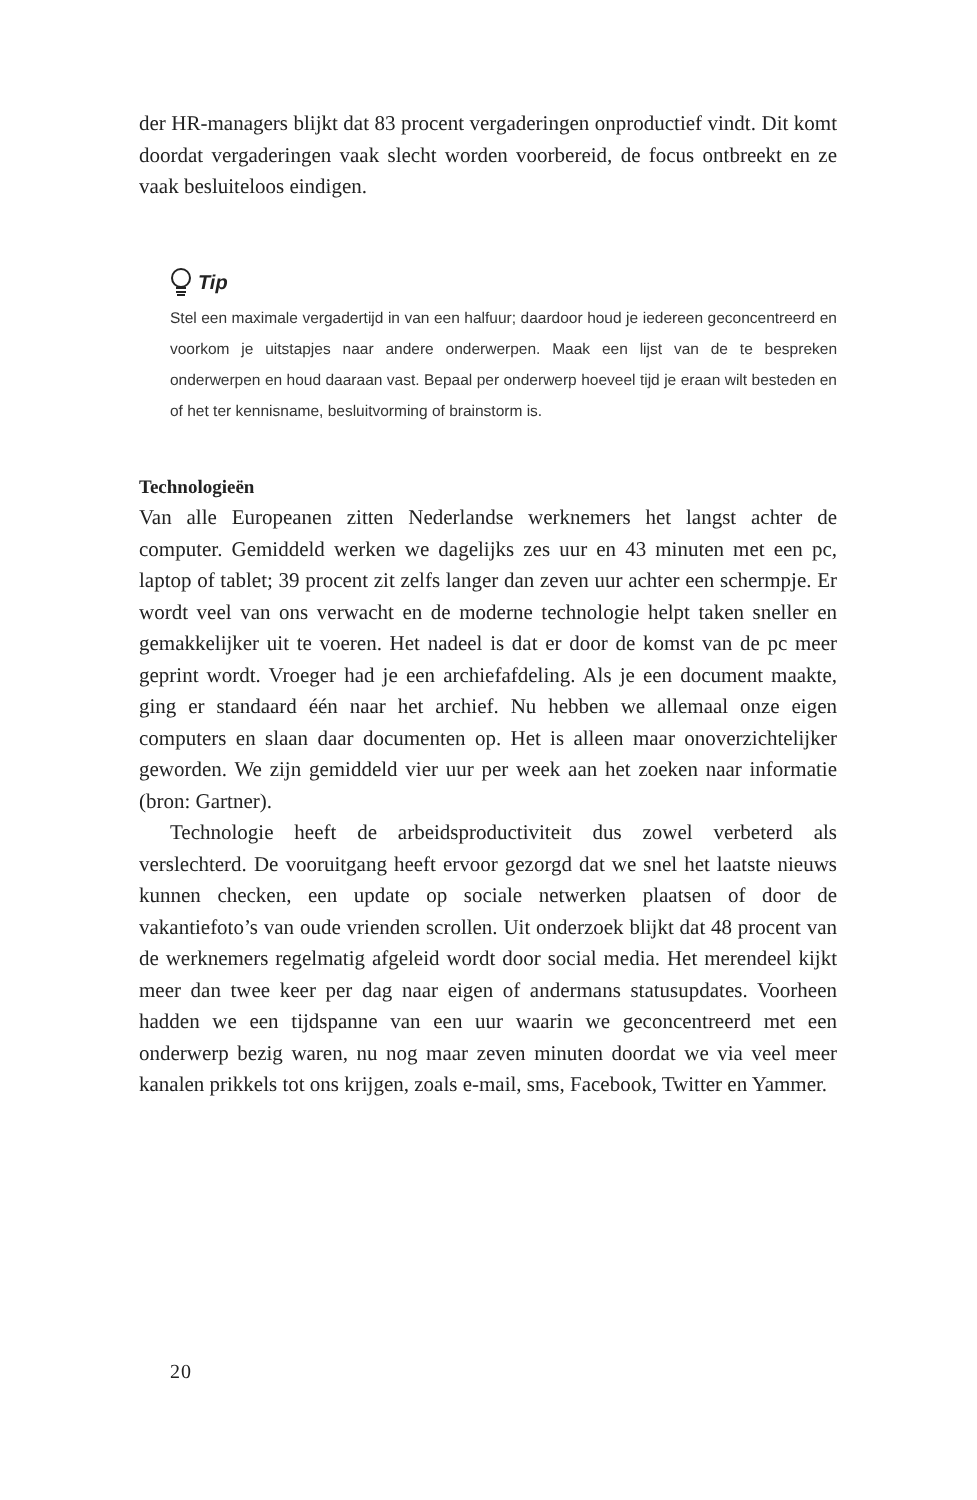der HR-managers blijkt dat 83 procent vergaderingen onproductief vindt. Dit komt doordat vergaderingen vaak slecht worden voorbereid, de focus ontbreekt en ze vaak besluiteloos eindigen.
Tip
Stel een maximale vergadertijd in van een halfuur; daardoor houd je iedereen geconcentreerd en voorkom je uitstapjes naar andere onderwerpen. Maak een lijst van de te bespreken onderwerpen en houd daaraan vast. Bepaal per onderwerp hoeveel tijd je eraan wilt besteden en of het ter kennisname, besluitvorming of brainstorm is.
Technologieën
Van alle Europeanen zitten Nederlandse werknemers het langst achter de computer. Gemiddeld werken we dagelijks zes uur en 43 minuten met een pc, laptop of tablet; 39 procent zit zelfs langer dan zeven uur achter een schermpje. Er wordt veel van ons verwacht en de moderne technologie helpt taken sneller en gemakkelijker uit te voeren. Het nadeel is dat er door de komst van de pc meer geprint wordt. Vroeger had je een archiefafdeling. Als je een document maakte, ging er standaard één naar het archief. Nu hebben we allemaal onze eigen computers en slaan daar documenten op. Het is alleen maar onoverzichtelijker geworden. We zijn gemiddeld vier uur per week aan het zoeken naar informatie (bron: Gartner).
Technologie heeft de arbeidsproductiviteit dus zowel verbeterd als verslechterd. De vooruitgang heeft ervoor gezorgd dat we snel het laatste nieuws kunnen checken, een update op sociale netwerken plaatsen of door de vakantiefoto’s van oude vrienden scrollen. Uit onderzoek blijkt dat 48 procent van de werknemers regelmatig afgeleid wordt door social media. Het merendeel kijkt meer dan twee keer per dag naar eigen of andermans statusupdates. Voorheen hadden we een tijdspanne van een uur waarin we geconcentreerd met een onderwerp bezig waren, nu nog maar zeven minuten doordat we via veel meer kanalen prikkels tot ons krijgen, zoals e-mail, sms, Facebook, Twitter en Yammer.
20